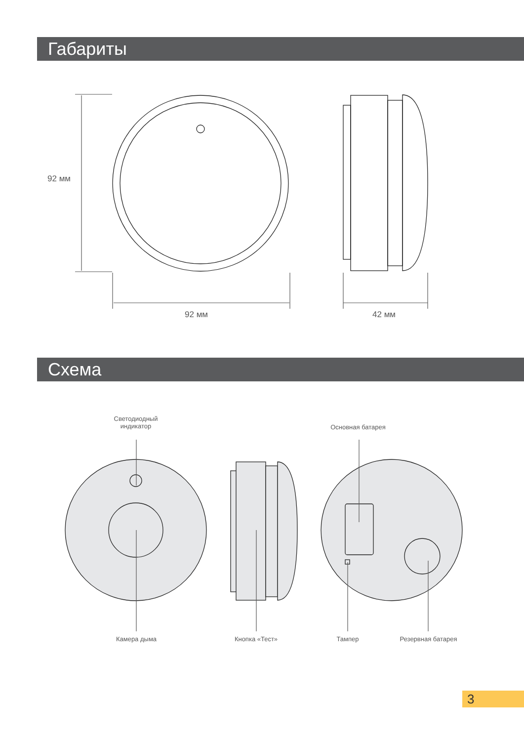Габариты
92 мм
92 мм 42 мм
Схема
Светодиодный индикатор
Основная батарея
Камера дыма Кнопка «Тест» Тампер Резервная батарея
3